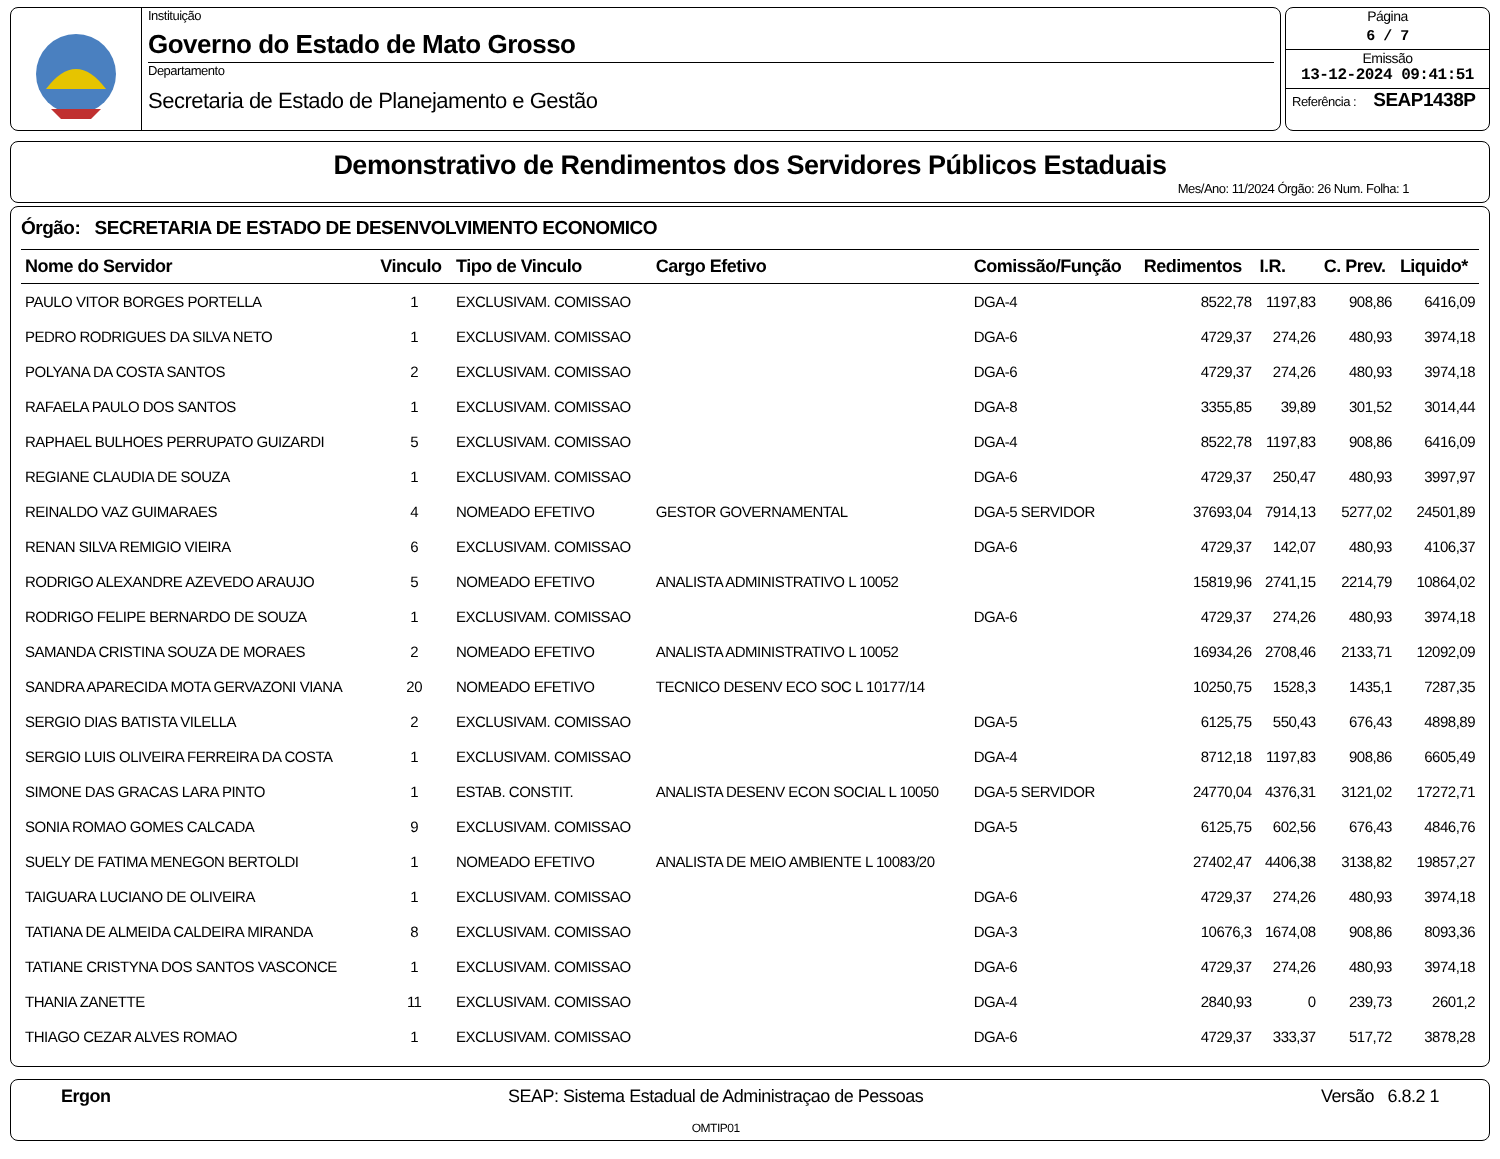Instituição
Governo do Estado de Mato Grosso
Departamento
Secretaria de Estado de Planejamento e Gestão
Página
6 / 7
Emissão
13-12-2024 09:41:51
Referência : SEAP1438P
Demonstrativo de Rendimentos dos Servidores Públicos Estaduais
Mes/Ano: 11/2024 Órgão: 26 Num. Folha: 1
Órgão: SECRETARIA DE ESTADO DE DESENVOLVIMENTO ECONOMICO
| Nome do Servidor | Vinculo | Tipo de Vinculo | Cargo Efetivo | Comissão/Função | Redimentos | I.R. | C. Prev. | Liquido* |
| --- | --- | --- | --- | --- | --- | --- | --- | --- |
| PAULO VITOR BORGES PORTELLA | 1 | EXCLUSIVAM. COMISSAO | | DGA-4 | 8522,78 | 1197,83 | 908,86 | 6416,09 |
| PEDRO RODRIGUES DA SILVA NETO | 1 | EXCLUSIVAM. COMISSAO | | DGA-6 | 4729,37 | 274,26 | 480,93 | 3974,18 |
| POLYANA DA COSTA SANTOS | 2 | EXCLUSIVAM. COMISSAO | | DGA-6 | 4729,37 | 274,26 | 480,93 | 3974,18 |
| RAFAELA PAULO DOS SANTOS | 1 | EXCLUSIVAM. COMISSAO | | DGA-8 | 3355,85 | 39,89 | 301,52 | 3014,44 |
| RAPHAEL BULHOES PERRUPATO GUIZARDI | 5 | EXCLUSIVAM. COMISSAO | | DGA-4 | 8522,78 | 1197,83 | 908,86 | 6416,09 |
| REGIANE CLAUDIA DE SOUZA | 1 | EXCLUSIVAM. COMISSAO | | DGA-6 | 4729,37 | 250,47 | 480,93 | 3997,97 |
| REINALDO VAZ GUIMARAES | 4 | NOMEADO EFETIVO | GESTOR GOVERNAMENTAL | DGA-5 SERVIDOR | 37693,04 | 7914,13 | 5277,02 | 24501,89 |
| RENAN SILVA REMIGIO VIEIRA | 6 | EXCLUSIVAM. COMISSAO | | DGA-6 | 4729,37 | 142,07 | 480,93 | 4106,37 |
| RODRIGO ALEXANDRE AZEVEDO ARAUJO | 5 | NOMEADO EFETIVO | ANALISTA ADMINISTRATIVO L 10052 | | 15819,96 | 2741,15 | 2214,79 | 10864,02 |
| RODRIGO FELIPE BERNARDO DE SOUZA | 1 | EXCLUSIVAM. COMISSAO | | DGA-6 | 4729,37 | 274,26 | 480,93 | 3974,18 |
| SAMANDA CRISTINA SOUZA DE MORAES | 2 | NOMEADO EFETIVO | ANALISTA ADMINISTRATIVO L 10052 | | 16934,26 | 2708,46 | 2133,71 | 12092,09 |
| SANDRA APARECIDA MOTA GERVAZONI VIANA | 20 | NOMEADO EFETIVO | TECNICO DESENV ECO SOC L 10177/14 | | 10250,75 | 1528,3 | 1435,1 | 7287,35 |
| SERGIO DIAS BATISTA VILELLA | 2 | EXCLUSIVAM. COMISSAO | | DGA-5 | 6125,75 | 550,43 | 676,43 | 4898,89 |
| SERGIO LUIS OLIVEIRA FERREIRA DA COSTA | 1 | EXCLUSIVAM. COMISSAO | | DGA-4 | 8712,18 | 1197,83 | 908,86 | 6605,49 |
| SIMONE DAS GRACAS LARA PINTO | 1 | ESTAB. CONSTIT. | ANALISTA DESENV ECON SOCIAL L 10050 | DGA-5 SERVIDOR | 24770,04 | 4376,31 | 3121,02 | 17272,71 |
| SONIA ROMAO GOMES CALCADA | 9 | EXCLUSIVAM. COMISSAO | | DGA-5 | 6125,75 | 602,56 | 676,43 | 4846,76 |
| SUELY DE FATIMA MENEGON BERTOLDI | 1 | NOMEADO EFETIVO | ANALISTA DE MEIO AMBIENTE L 10083/20 | | 27402,47 | 4406,38 | 3138,82 | 19857,27 |
| TAIGUARA LUCIANO DE OLIVEIRA | 1 | EXCLUSIVAM. COMISSAO | | DGA-6 | 4729,37 | 274,26 | 480,93 | 3974,18 |
| TATIANA DE ALMEIDA CALDEIRA MIRANDA | 8 | EXCLUSIVAM. COMISSAO | | DGA-3 | 10676,3 | 1674,08 | 908,86 | 8093,36 |
| TATIANE CRISTYNA DOS SANTOS VASCONCE | 1 | EXCLUSIVAM. COMISSAO | | DGA-6 | 4729,37 | 274,26 | 480,93 | 3974,18 |
| THANIA ZANETTE | 11 | EXCLUSIVAM. COMISSAO | | DGA-4 | 2840,93 | 0 | 239,73 | 2601,2 |
| THIAGO CEZAR ALVES ROMAO | 1 | EXCLUSIVAM. COMISSAO | | DGA-6 | 4729,37 | 333,37 | 517,72 | 3878,28 |
Ergon SEAP: Sistema Estadual de Administraçao de Pessoas
OMTIP01
Versão 6.8.2 1